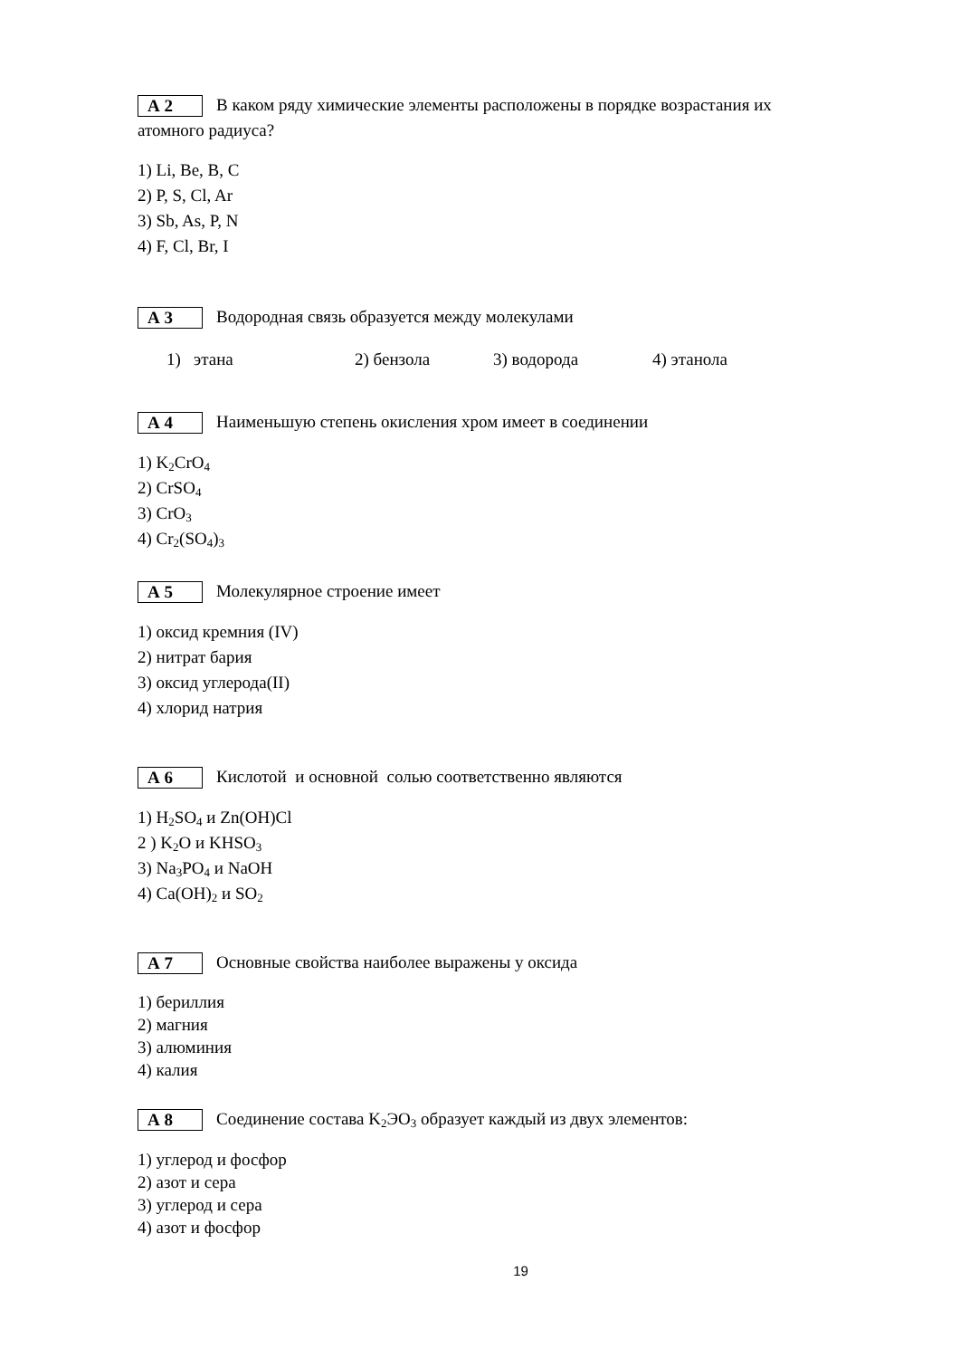А 2 В каком ряду химические элементы расположены в порядке возрастания их
атомного радиуса?
1) Li, Be, B, C
2) P, S, Cl, Ar
3) Sb, As, P, N
4) F, Cl, Br, I
А 3 Водородная связь образуется между молекулами
1) этана 2) бензола 3) водорода 4) этанола
А 4 Наименьшую степень окисления хром имеет в соединении
1) K<sub>2</sub>CrO<sub>4</sub>
2) CrSO<sub>4</sub>
3) CrO<sub>3</sub>
4) Cr<sub>2</sub>(SO<sub>4</sub>)<sub>3</sub>
А 5 Молекулярное строение имеет
1) оксид кремния (IV)
2) нитрат бария
3) оксид углерода(II)
4) хлорид натрия
А 6 Кислотой и основной солью соответственно являются
1) H<sub>2</sub>SO<sub>4</sub> и Zn(OH)Cl
2 ) K<sub>2</sub>O и KHSO<sub>3</sub>
3) Na<sub>3</sub>PO<sub>4</sub> и NaOH
4) Ca(OH)<sub>2</sub> и SO<sub>2</sub>
А 7 Основные свойства наиболее выражены у оксида
1) бериллия
2) магния
3) алюминия
4) калия
А 8 Соединение состава K<sub>2</sub>ЭO<sub>3</sub> образует каждый из двух элементов:
1) углерод и фосфор
2) азот и сера
3) углерод и сера
4) азот и фосфор
19